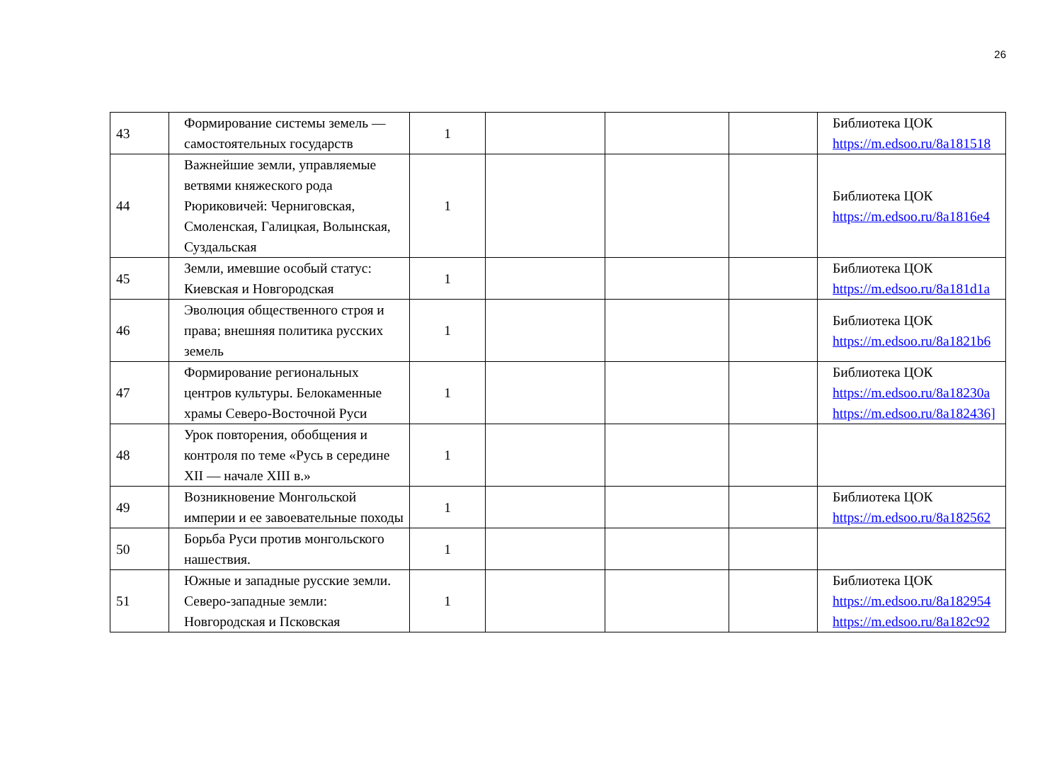26
| 43 | Формирование системы земель — самостоятельных государств | 1 | | | | Библиотека ЦОК https://m.edsoo.ru/8a181518 |
| 44 | Важнейшие земли, управляемые ветвями княжеского рода Рюриковичей: Черниговская, Смоленская, Галицкая, Волынская, Суздальская | 1 | | | | Библиотека ЦОК https://m.edsoo.ru/8a1816e4 |
| 45 | Земли, имевшие особый статус: Киевская и Новгородская | 1 | | | | Библиотека ЦОК https://m.edsoo.ru/8a181d1a |
| 46 | Эволюция общественного строя и права; внешняя политика русских земель | 1 | | | | Библиотека ЦОК https://m.edsoo.ru/8a1821b6 |
| 47 | Формирование региональных центров культуры. Белокаменные храмы Северо-Восточной Руси | 1 | | | | Библиотека ЦОК https://m.edsoo.ru/8a18230a https://m.edsoo.ru/8a182436] |
| 48 | Урок повторения, обобщения и контроля по теме «Русь в середине XII — начале XIII в.» | 1 | | | | |
| 49 | Возникновение Монгольской империи и ее завоевательные походы | 1 | | | | Библиотека ЦОК https://m.edsoo.ru/8a182562 |
| 50 | Борьба Руси против монгольского нашествия. | 1 | | | | |
| 51 | Южные и западные русские земли. Северо-западные земли: Новгородская и Псковская | 1 | | | | Библиотека ЦОК https://m.edsoo.ru/8a182954 https://m.edsoo.ru/8a182c92 |